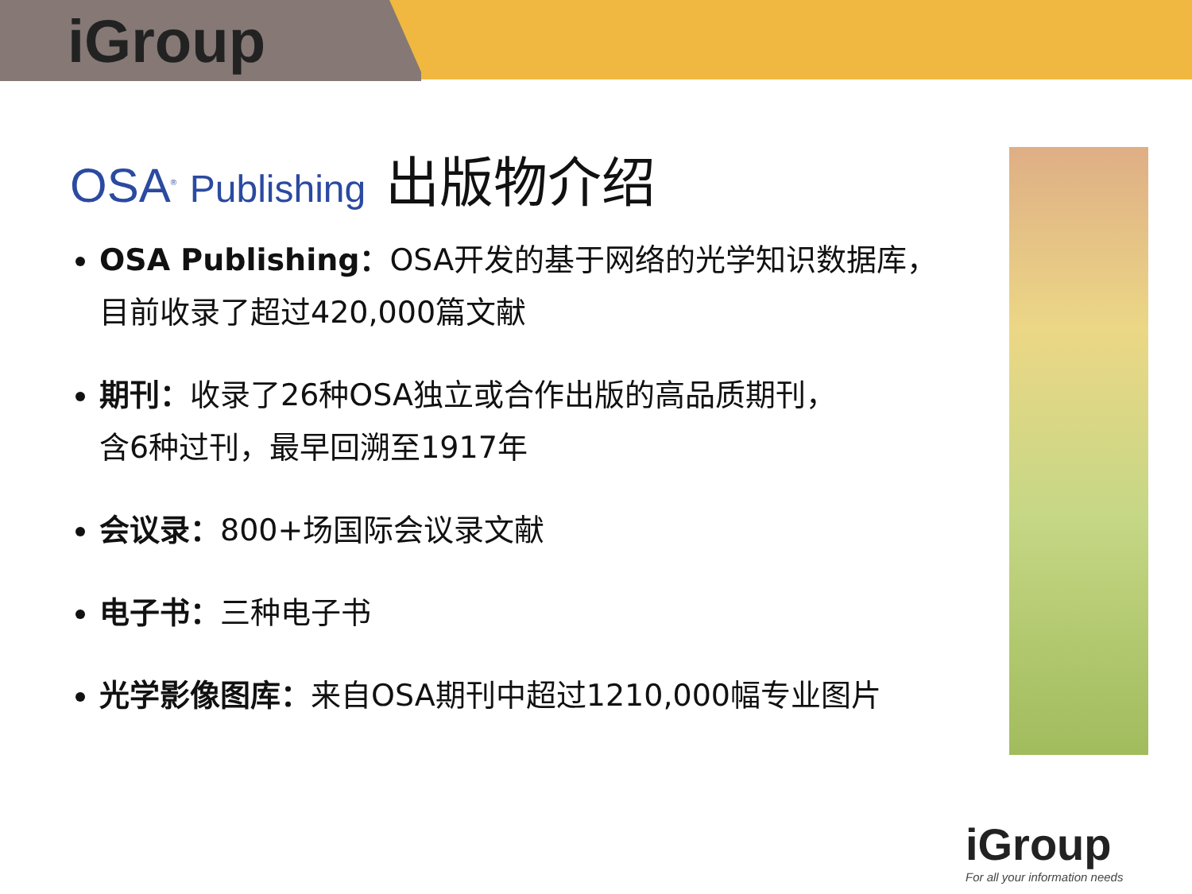iGroup
OSA<sup>®</sup> Publishing
出版物介绍
OSA Publishing：OSA开发的基于网络的光学知识数据库，
目前收录了超过420,000篇文献
期刊：收录了26种OSA独立或合作出版的高品质期刊，
含6种过刊，最早回溯至1917年
会议录：800+场国际会议录文献
电子书：三种电子书
光学影像图库：来自OSA期刊中超过1210,000幅专业图片
iGroup
For all your information needs